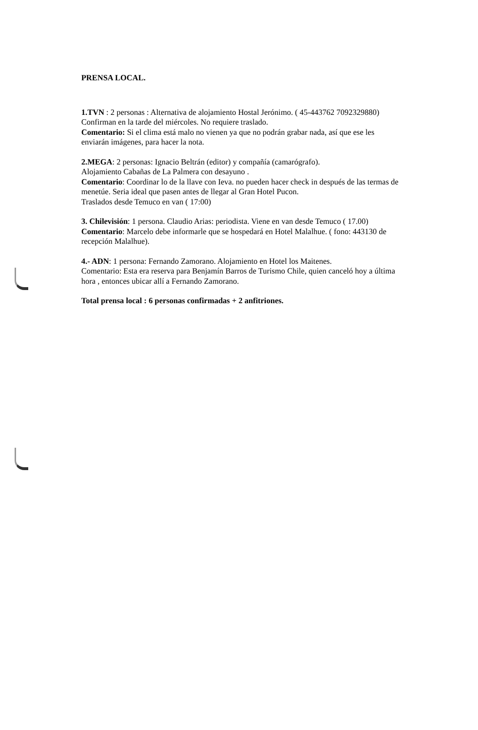PRENSA LOCAL.
1.TVN : 2 personas : Alternativa de alojamiento Hostal Jerónimo. ( 45-443762 7092329880) Confirman en la tarde del miércoles. No requiere traslado.
Comentario: Si el clima está malo no vienen ya que no podrán grabar nada, así que ese les enviarán imágenes, para hacer la nota.
2.MEGA: 2 personas: Ignacio Beltrán (editor) y compañía (camarógrafo).
Alojamiento Cabañas de La Palmera con desayuno .
Comentario: Coordinar lo de la llave con Ieva. no pueden hacer check in después de las termas de menetúe. Seria ideal que pasen antes de llegar al Gran Hotel Pucon.
Traslados desde Temuco en van ( 17:00)
3. Chilevisión: 1 persona. Claudio Arias: periodista. Viene en van desde Temuco ( 17.00)
Comentario: Marcelo debe informarle que se hospedará en Hotel Malalhue. ( fono: 443130 de recepción Malalhue).
4.- ADN: 1 persona: Fernando Zamorano. Alojamiento en Hotel los Maitenes.
Comentario: Esta era reserva para Benjamín Barros de Turismo Chile, quien canceló hoy a última hora , entonces ubicar allí a Fernando Zamorano.
Total prensa local : 6 personas confirmadas + 2 anfitriones.